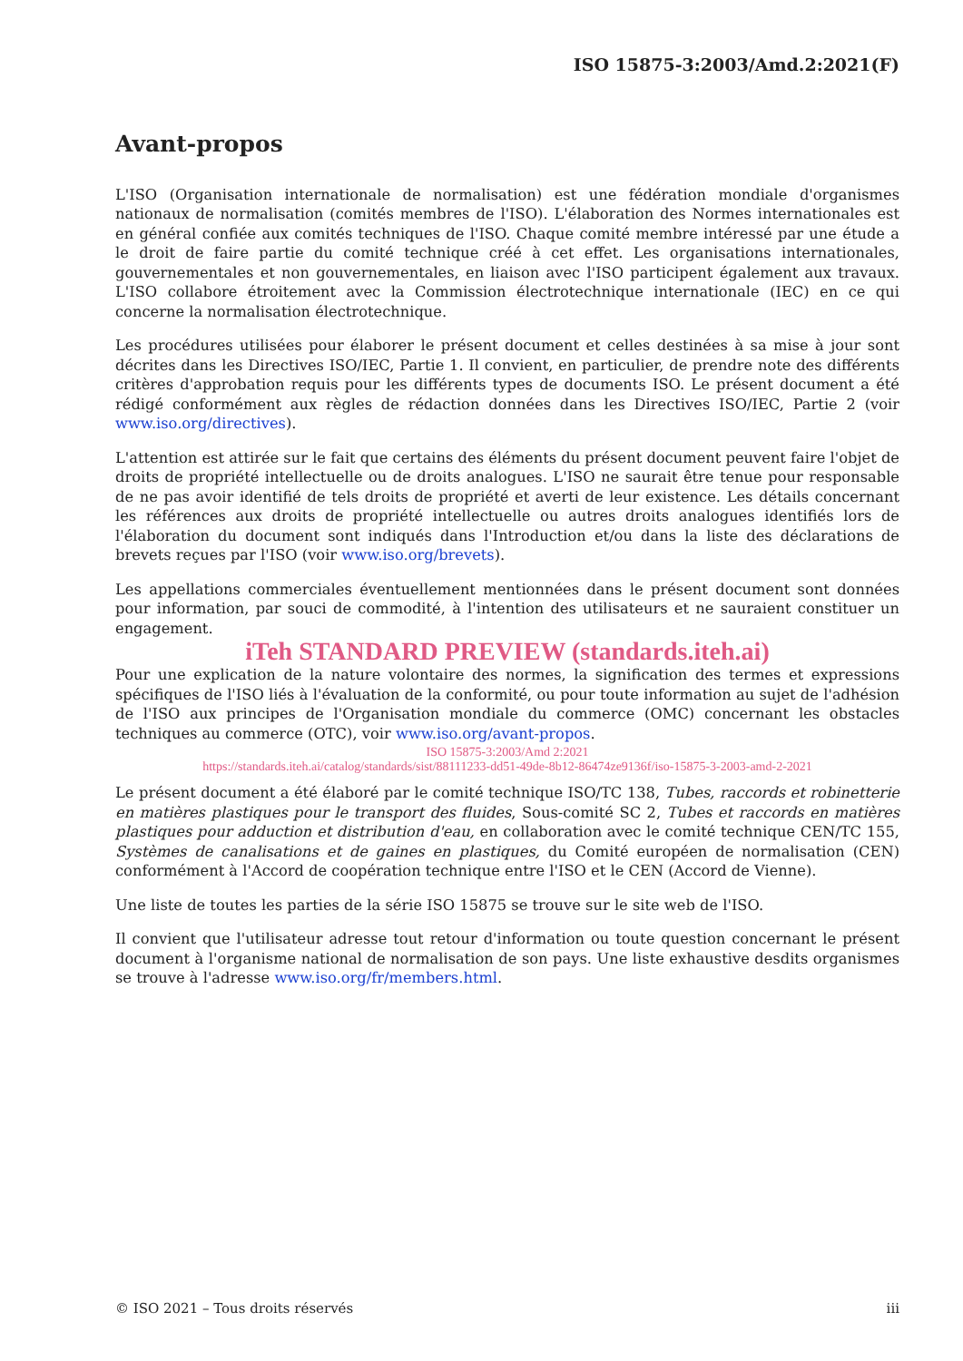ISO 15875-3:2003/Amd.2:2021(F)
Avant-propos
L'ISO (Organisation internationale de normalisation) est une fédération mondiale d'organismes nationaux de normalisation (comités membres de l'ISO). L'élaboration des Normes internationales est en général confiée aux comités techniques de l'ISO. Chaque comité membre intéressé par une étude a le droit de faire partie du comité technique créé à cet effet. Les organisations internationales, gouvernementales et non gouvernementales, en liaison avec l'ISO participent également aux travaux. L'ISO collabore étroitement avec la Commission électrotechnique internationale (IEC) en ce qui concerne la normalisation électrotechnique.
Les procédures utilisées pour élaborer le présent document et celles destinées à sa mise à jour sont décrites dans les Directives ISO/IEC, Partie 1. Il convient, en particulier, de prendre note des différents critères d'approbation requis pour les différents types de documents ISO. Le présent document a été rédigé conformément aux règles de rédaction données dans les Directives ISO/IEC, Partie 2 (voir www.iso.org/directives).
L'attention est attirée sur le fait que certains des éléments du présent document peuvent faire l'objet de droits de propriété intellectuelle ou de droits analogues. L'ISO ne saurait être tenue pour responsable de ne pas avoir identifié de tels droits de propriété et averti de leur existence. Les détails concernant les références aux droits de propriété intellectuelle ou autres droits analogues identifiés lors de l'élaboration du document sont indiqués dans l'Introduction et/ou dans la liste des déclarations de brevets reçues par l'ISO (voir www.iso.org/brevets).
Les appellations commerciales éventuellement mentionnées dans le présent document sont données pour information, par souci de commodité, à l'intention des utilisateurs et ne sauraient constituer un engagement.
iTeh STANDARD PREVIEW (standards.iteh.ai)
Pour une explication de la nature volontaire des normes, la signification des termes et expressions spécifiques de l'ISO liés à l'évaluation de la conformité, ou pour toute information au sujet de l'adhésion de l'ISO aux principes de l'Organisation mondiale du commerce (OMC) concernant les obstacles techniques au commerce (OTC), voir www.iso.org/avant-propos.
ISO 15875-3:2003/Amd 2:2021
https://standards.iteh.ai/catalog/standards/sist/88111233-dd51-49de-8b12-86474ze9136f/iso-15875-3-2003-amd-2-2021
Le présent document a été élaboré par le comité technique ISO/TC 138, Tubes, raccords et robinetterie en matières plastiques pour le transport des fluides, Sous-comité SC 2, Tubes et raccords en matières plastiques pour adduction et distribution d'eau, en collaboration avec le comité technique CEN/TC 155, Systèmes de canalisations et de gaines en plastiques, du Comité européen de normalisation (CEN) conformément à l'Accord de coopération technique entre l'ISO et le CEN (Accord de Vienne).
Une liste de toutes les parties de la série ISO 15875 se trouve sur le site web de l'ISO.
Il convient que l'utilisateur adresse tout retour d'information ou toute question concernant le présent document à l'organisme national de normalisation de son pays. Une liste exhaustive desdits organismes se trouve à l'adresse www.iso.org/fr/members.html.
© ISO 2021 – Tous droits réservés iii